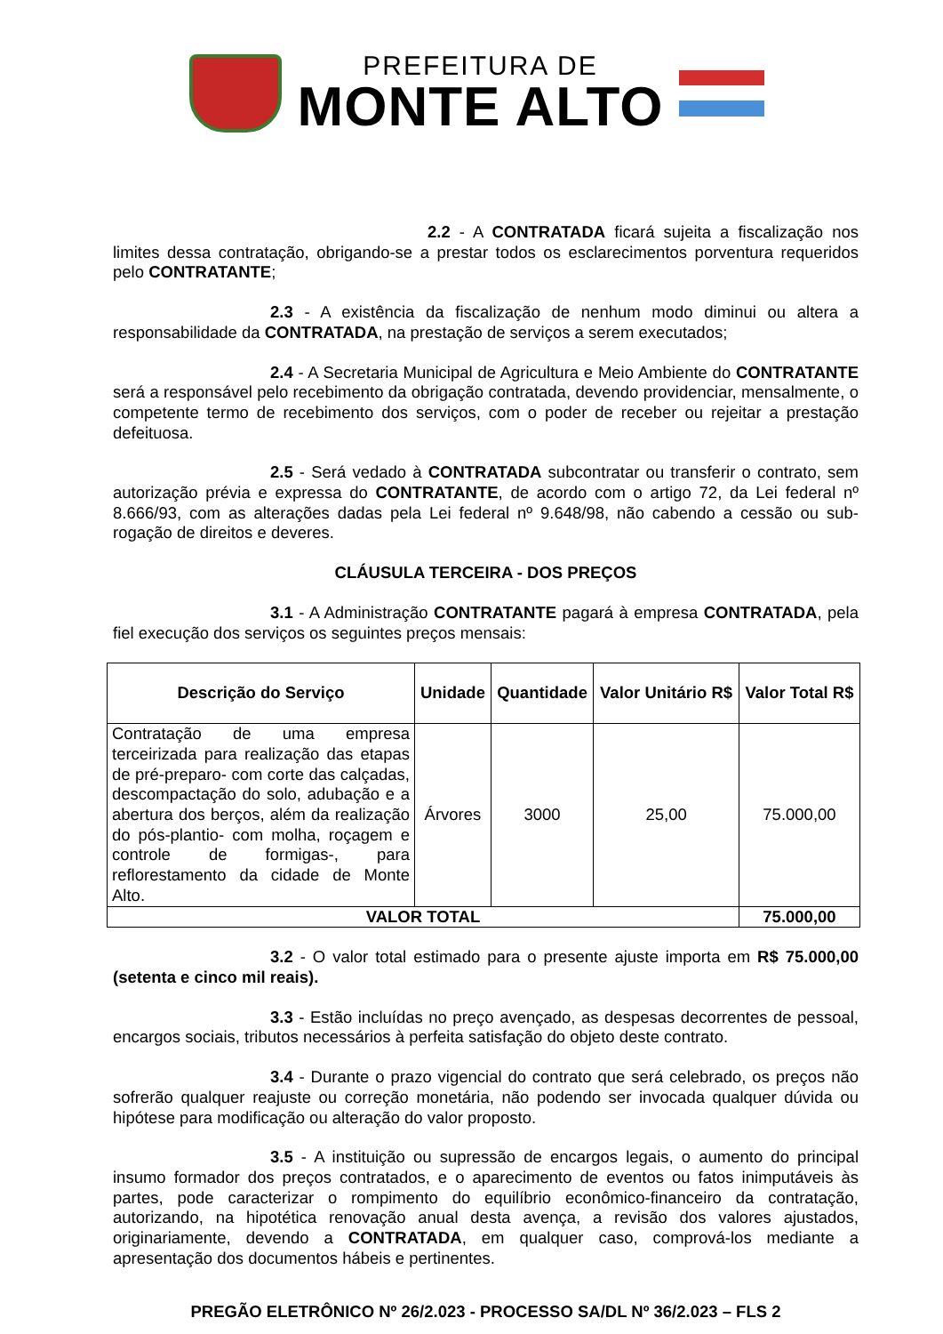PREFEITURA DE
MONTE ALTO
2.2 - A CONTRATADA ficará sujeita a fiscalização nos limites dessa contratação, obrigando-se a prestar todos os esclarecimentos porventura requeridos pelo CONTRATANTE;
2.3 - A existência da fiscalização de nenhum modo diminui ou altera a responsabilidade da CONTRATADA, na prestação de serviços a serem executados;
2.4 - A Secretaria Municipal de Agricultura e Meio Ambiente do CONTRATANTE será a responsável pelo recebimento da obrigação contratada, devendo providenciar, mensalmente, o competente termo de recebimento dos serviços, com o poder de receber ou rejeitar a prestação defeituosa.
2.5 - Será vedado à CONTRATADA subcontratar ou transferir o contrato, sem autorização prévia e expressa do CONTRATANTE, de acordo com o artigo 72, da Lei federal nº 8.666/93, com as alterações dadas pela Lei federal nº 9.648/98, não cabendo a cessão ou sub-rogação de direitos e deveres.
CLÁUSULA TERCEIRA - DOS PREÇOS
3.1 - A Administração CONTRATANTE pagará à empresa CONTRATADA, pela fiel execução dos serviços os seguintes preços mensais:
| Descrição do Serviço | Unidade | Quantidade | Valor Unitário R$ | Valor Total R$ |
| --- | --- | --- | --- | --- |
| Contratação de uma empresa terceirizada para realização das etapas de pré-preparo- com corte das calçadas, descompactação do solo, adubação e a abertura dos berços, além da realização do pós-plantio- com molha, roçagem e controle de formigas-, para reflorestamento da cidade de Monte Alto. | Árvores | 3000 | 25,00 | 75.000,00 |
| VALOR TOTAL | | | | 75.000,00 |
3.2 - O valor total estimado para o presente ajuste importa em R$ 75.000,00 (setenta e cinco mil reais).
3.3 - Estão incluídas no preço avençado, as despesas decorrentes de pessoal, encargos sociais, tributos necessários à perfeita satisfação do objeto deste contrato.
3.4 - Durante o prazo vigencial do contrato que será celebrado, os preços não sofrerão qualquer reajuste ou correção monetária, não podendo ser invocada qualquer dúvida ou hipótese para modificação ou alteração do valor proposto.
3.5 - A instituição ou supressão de encargos legais, o aumento do principal insumo formador dos preços contratados, e o aparecimento de eventos ou fatos inimputáveis às partes, pode caracterizar o rompimento do equilíbrio econômico-financeiro da contratação, autorizando, na hipotética renovação anual desta avença, a revisão dos valores ajustados, originariamente, devendo a CONTRATADA, em qualquer caso, comprová-los mediante a apresentação dos documentos hábeis e pertinentes.
PREGÃO ELETRÔNICO Nº 26/2.023 - PROCESSO SA/DL Nº 36/2.023 – FLS 2